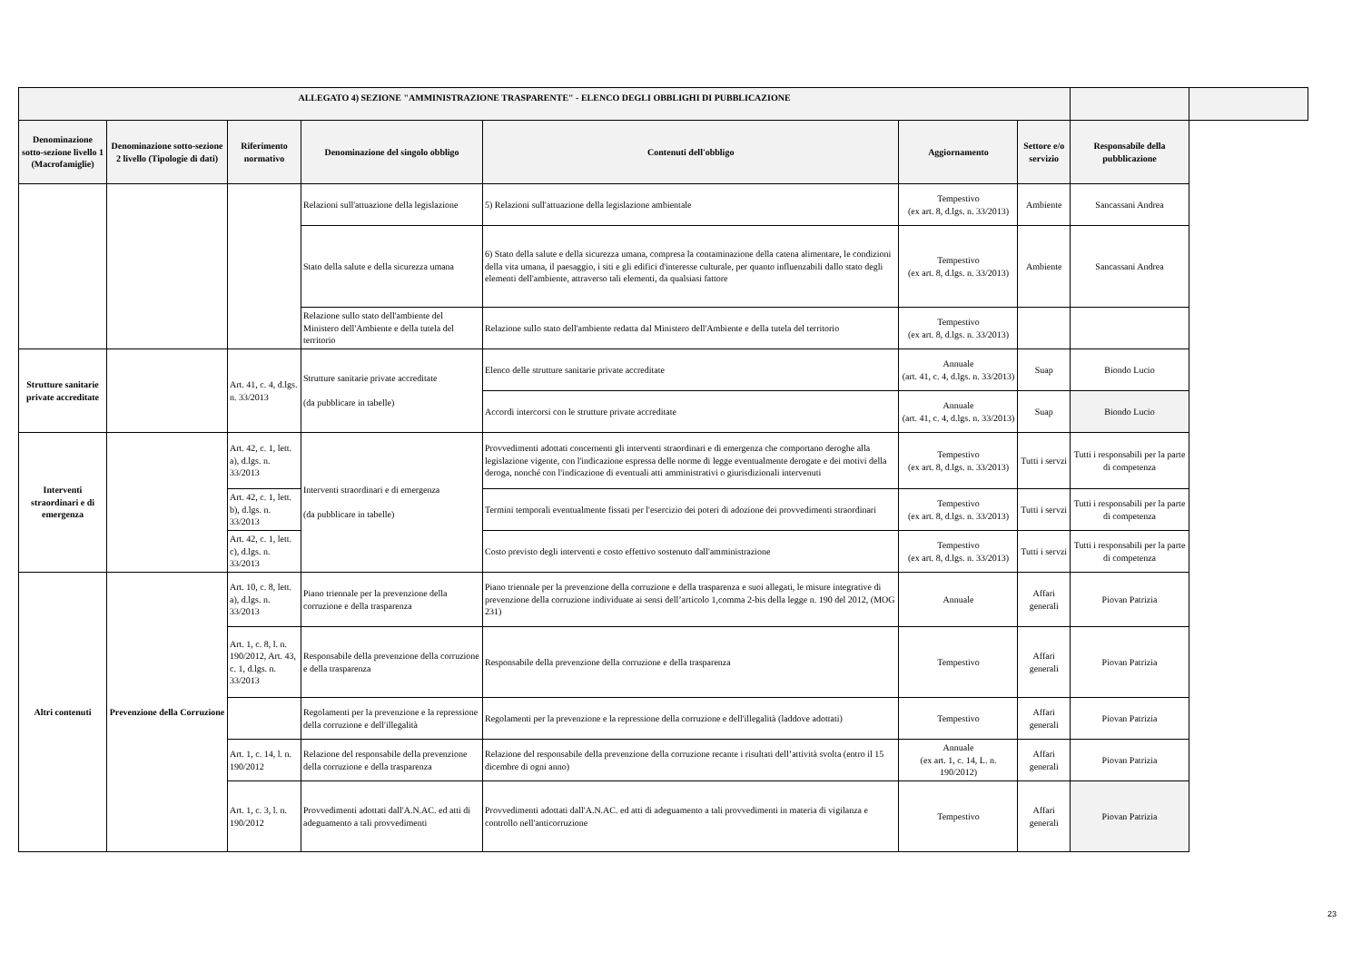| ALLEGATO 4) SEZIONE "AMMINISTRAZIONE TRASPARENTE" - ELENCO DEGLI OBBLIGHI DI PUBBLICAZIONE | | | | | | | | |
| --- | --- | --- | --- | --- | --- | --- | --- | --- |
| Denominazione sotto-sezione livello 1 (Macrofamiglie) | Denominazione sotto-sezione 2 livello (Tipologie di dati) | Riferimento normativo | Denominazione del singolo obbligo | Contenuti dell'obbligo | Aggiornamento | Settore e/o servizio | Responsabile della pubblicazione | |
| | | | Relazioni sull'attuazione della legislazione | 5) Relazioni sull'attuazione della legislazione ambientale | Tempestivo (ex art. 8, d.lgs. n. 33/2013) | Ambiente | Sancassani Andrea | |
| | | | Stato della salute e della sicurezza umana | 6) Stato della salute e della sicurezza umana, compresa la contaminazione della catena alimentare, le condizioni della vita umana, il paesaggio, i siti e gli edifici d'interesse culturale, per quanto influenzabili dallo stato degli elementi dell'ambiente, attraverso tali elementi, da qualsiasi fattore | Tempestivo (ex art. 8, d.lgs. n. 33/2013) | Ambiente | Sancassani Andrea | |
| | | | Relazione sullo stato dell'ambiente del Ministero dell'Ambiente e della tutela del territorio | Relazione sullo stato dell'ambiente redatta dal Ministero dell'Ambiente e della tutela del territorio | Tempestivo (ex art. 8, d.lgs. n. 33/2013) | | | |
| Strutture sanitarie private accreditate | | Art. 41, c. 4, d.lgs. n. 33/2013 | Strutture sanitarie private accreditate (da pubblicare in tabelle) | Elenco delle strutture sanitarie private accreditate | Annuale (art. 41, c. 4, d.lgs. n. 33/2013) | Suap | Biondo Lucio | |
| | | | | Accordi intercorsi con le strutture private accreditate | Annuale (art. 41, c. 4, d.lgs. n. 33/2013) | Suap | Biondo Lucio | |
| Interventi straordinari e di emergenza | | Art. 42, c. 1, lett. a), d.lgs. n. 33/2013 | Interventi straordinari e di emergenza (da pubblicare in tabelle) | Provvedimenti adottati concernenti gli interventi straordinari e di emergenza che comportano deroghe alla legislazione vigente, con l'indicazione espressa delle norme di legge eventualmente derogate e dei motivi della deroga, nonché con l'indicazione di eventuali atti amministrativi o giurisdizionali intervenuti | Tempestivo (ex art. 8, d.lgs. n. 33/2013) | Tutti i servzi | Tutti i responsabili per la parte di competenza | |
| | | Art. 42, c. 1, lett. b), d.lgs. n. 33/2013 | | Termini temporali eventualmente fissati per l'esercizio dei poteri di adozione dei provvedimenti straordinari | Tempestivo (ex art. 8, d.lgs. n. 33/2013) | Tutti i servzi | Tutti i responsabili per la parte di competenza | |
| | | Art. 42, c. 1, lett. c), d.lgs. n. 33/2013 | | Costo previsto degli interventi e costo effettivo sostenuto dall'amministrazione | Tempestivo (ex art. 8, d.lgs. n. 33/2013) | Tutti i servzi | Tutti i responsabili per la parte di competenza | |
| Altri contenuti | Prevenzione della Corruzione | Art. 10, c. 8, lett. a), d.lgs. n. 33/2013 | Piano triennale per la prevenzione della corruzione e della trasparenza | Piano triennale per la prevenzione della corruzione e della trasparenza e suoi allegati, le misure integrative di prevenzione della corruzione individuate ai sensi dell’articolo 1,comma 2-bis della legge n. 190 del 2012, (MOG 231) | Annuale | Affari generali | Piovan Patrizia | |
| | | Art. 1, c. 8, l. n. 190/2012, Art. 43, c. 1, d.lgs. n. 33/2013 | Responsabile della prevenzione della corruzione e della trasparenza | Responsabile della prevenzione della corruzione e della trasparenza | Tempestivo | Affari generali | Piovan Patrizia | |
| | | | Regolamenti per la prevenzione e la repressione della corruzione e dell'illegalità | Regolamenti per la prevenzione e la repressione della corruzione e dell'illegalità (laddove adottati) | Tempestivo | Affari generali | Piovan Patrizia | |
| | | Art. 1, c. 14, l. n. 190/2012 | Relazione del responsabile della prevenzione della corruzione e della trasparenza | Relazione del responsabile della prevenzione della corruzione recante i risultati dell’attività svolta (entro il 15 dicembre di ogni anno) | Annuale (ex art. 1, c. 14, L. n. 190/2012) | Affari generali | Piovan Patrizia | |
| | | Art. 1, c. 3, l. n. 190/2012 | Provvedimenti adottati dall'A.N.AC. ed atti di adeguamento a tali provvedimenti | Provvedimenti adottati dall'A.N.AC. ed atti di adeguamento a tali provvedimenti in materia di vigilanza e controllo nell'anticorruzione | Tempestivo | Affari generali | Piovan Patrizia | |
23